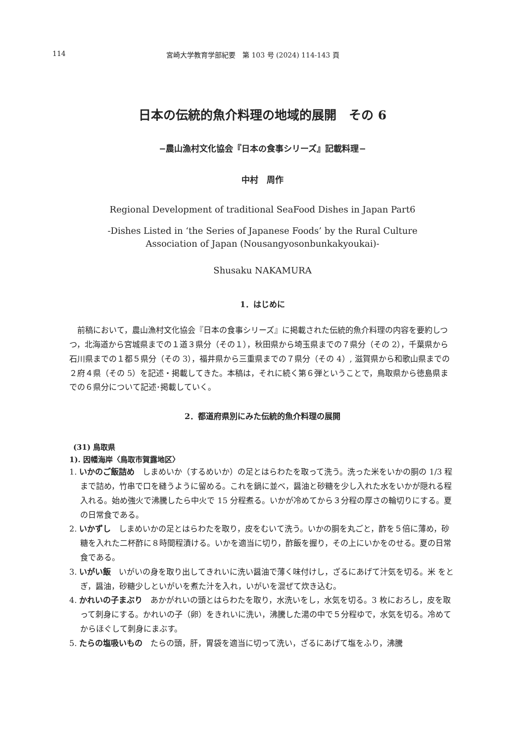114 宮崎大学教育学部紀要　第 103 号 (2024) 114-143 頁
日本の伝統的魚介料理の地域的展開　その 6
−農山漁村文化協会『日本の食事シリーズ』記載料理−
中村　周作
Regional Development of traditional SeaFood Dishes in Japan Part6
-Dishes Listed in ‘the Series of Japanese Foods’ by the Rural Culture
Association of Japan (Nousangyosonbunkakyoukai)-
Shusaku NAKAMURA
1．はじめに
前稿において，農山漁村文化協会『日本の食事シリーズ』に掲載された伝統的魚介料理の内容を要約しつつ，北海道から宮城県までの１道３県分（その１），秋田県から埼玉県までの７県分（その 2），千葉県から石川県までの１都５県分（その 3），福井県から三重県までの７県分（その 4）, 滋賀県から和歌山県までの２府４県（その 5）を記述・掲載してきた。本稿は，それに続く第６弾ということで，鳥取県から徳島県までの６県分について記述･掲載していく。
2．都道府県別にみた伝統的魚介料理の展開
(31) 鳥取県
1). 因幡海岸〈鳥取市賀露地区〉
1. いかのご飯詰め　しまめいか（するめいか）の足とはらわたを取って洗う。洗った米をいかの胴の 1/3 程まで詰め，竹串で口を縫うように留める。これを鍋に並べ，醤油と砂糖を少し入れた水をいかが隠れる程入れる。始め強火で沸騰したら中火で 15 分程煮る。いかが冷めてから３分程の厚さの輪切りにする。夏の日常食である。
2. いかずし　しまめいかの足とはらわたを取り，皮をむいて洗う。いかの胴を丸ごと，酢を５倍に薄め，砂糖を入れた二杯酢に８時間程漬ける。いかを適当に切り，酢飯を握り，その上にいかをのせる。夏の日常食である。
3. いがい飯　いがいの身を取り出してきれいに洗い醤油で薄く味付けし，ざるにあげて汁気を切る。米 をとぎ，醤油，砂糖少しといがいを煮た汁を入れ，いがいを混ぜて炊き込む。
4. かれいの子まぶり　あかがれいの頭とはらわたを取り，水洗いをし，水気を切る。3 枚におろし，皮を取って刺身にする。かれいの子（卵）をきれいに洗い，沸騰した湯の中で５分程ゆで，水気を切る。冷めてからほぐして刺身にまぶす。
5. たらの塩吸いもの　たらの頭，肝，胃袋を適当に切って洗い，ざるにあげて塩をふり，沸騰